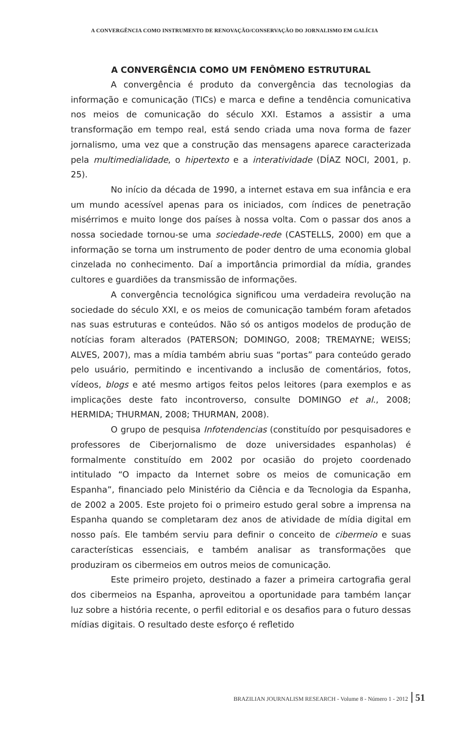A CONVERGÊNCIA COMO INSTRUMENTO DE RENOVAÇÃO/CONSERVAÇÃO DO JORNALISMO EM GALÍCIA
A CONVERGÊNCIA COMO UM FENÔMENO ESTRUTURAL
A convergência é produto da convergência das tecnologias da informação e comunicação (TICs) e marca e define a tendência comunicativa nos meios de comunicação do século XXI. Estamos a assistir a uma transformação em tempo real, está sendo criada uma nova forma de fazer jornalismo, uma vez que a construção das mensagens aparece caracterizada pela multimedialidade, o hipertexto e a interatividade (DÍAZ NOCI, 2001, p. 25).
No início da década de 1990, a internet estava em sua infância e era um mundo acessível apenas para os iniciados, com índices de penetração misérrimos e muito longe dos países à nossa volta. Com o passar dos anos a nossa sociedade tornou-se uma sociedade-rede (CASTELLS, 2000) em que a informação se torna um instrumento de poder dentro de uma economia global cinzelada no conhecimento. Daí a importância primordial da mídia, grandes cultores e guardiões da transmissão de informações.
A convergência tecnológica significou uma verdadeira revolução na sociedade do século XXI, e os meios de comunicação também foram afetados nas suas estruturas e conteúdos. Não só os antigos modelos de produção de notícias foram alterados (PATERSON; DOMINGO, 2008; TREMAYNE; WEISS; ALVES, 2007), mas a mídia também abriu suas “portas” para conteúdo gerado pelo usuário, permitindo e incentivando a inclusão de comentários, fotos, vídeos, blogs e até mesmo artigos feitos pelos leitores (para exemplos e as implicações deste fato incontroverso, consulte DOMINGO et al., 2008; HERMIDA; THURMAN, 2008; THURMAN, 2008).
O grupo de pesquisa Infotendencias (constituído por pesquisadores e professores de Ciberjornalismo de doze universidades espanholas) é formalmente constituído em 2002 por ocasião do projeto coordenado intitulado “O impacto da Internet sobre os meios de comunicação em Espanha”, financiado pelo Ministério da Ciência e da Tecnologia da Espanha, de 2002 a 2005. Este projeto foi o primeiro estudo geral sobre a imprensa na Espanha quando se completaram dez anos de atividade de mídia digital em nosso país. Ele também serviu para definir o conceito de cibermeio e suas características essenciais, e também analisar as transformações que produziram os cibermeios em outros meios de comunicação.
Este primeiro projeto, destinado a fazer a primeira cartografia geral dos cibermeios na Espanha, aproveitou a oportunidade para também lançar luz sobre a história recente, o perfil editorial e os desafios para o futuro dessas mídias digitais. O resultado deste esforço é refletido
BRAZILIAN JOURNALISM RESEARCH - Volume 8 - Número 1 - 2012 51